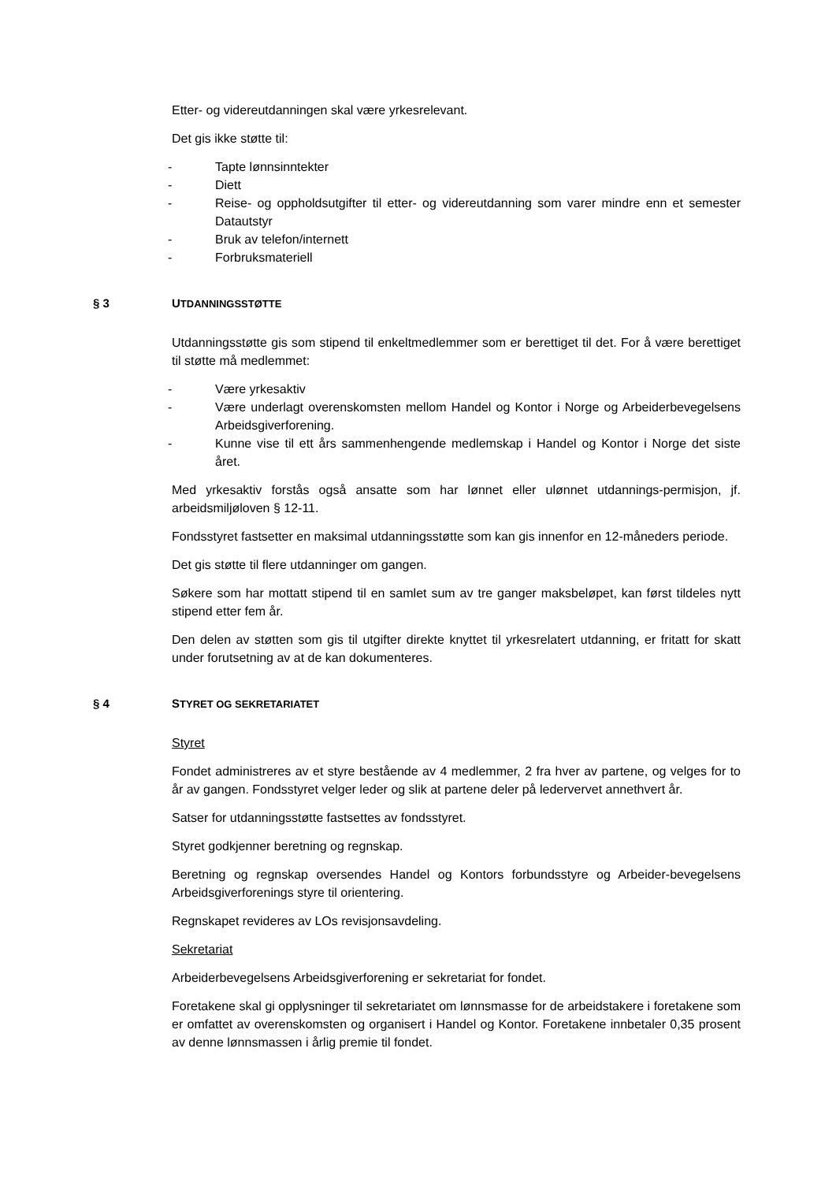Etter- og videreutdanningen skal være yrkesrelevant.
Det gis ikke støtte til:
- Tapte lønnsinntekter
- Diett
- Reise- og oppholdsutgifter til etter- og videreutdanning som varer mindre enn et semester Datautstyr
- Bruk av telefon/internett
- Forbruksmateriell
§ 3 UTDANNINGSSTØTTE
Utdanningsstøtte gis som stipend til enkeltmedlemmer som er berettiget til det. For å være berettiget til støtte må medlemmet:
- Være yrkesaktiv
- Være underlagt overenskomsten mellom Handel og Kontor i Norge og Arbeiderbevegelsens Arbeidsgiverforening.
- Kunne vise til ett års sammenhengende medlemskap i Handel og Kontor i Norge det siste året.
Med yrkesaktiv forstås også ansatte som har lønnet eller ulønnet utdannings-permisjon, jf. arbeidsmiljøloven § 12-11.
Fondsstyret fastsetter en maksimal utdanningsstøtte som kan gis innenfor en 12-måneders periode.
Det gis støtte til flere utdanninger om gangen.
Søkere som har mottatt stipend til en samlet sum av tre ganger maksbeløpet, kan først tildeles nytt stipend etter fem år.
Den delen av støtten som gis til utgifter direkte knyttet til yrkesrelatert utdanning, er fritatt for skatt under forutsetning av at de kan dokumenteres.
§ 4 STYRET OG SEKRETARIATET
Styret
Fondet administreres av et styre bestående av 4 medlemmer, 2 fra hver av partene, og velges for to år av gangen. Fondsstyret velger leder og slik at partene deler på ledervervet annethvert år.
Satser for utdanningsstøtte fastsettes av fondsstyret.
Styret godkjenner beretning og regnskap.
Beretning og regnskap oversendes Handel og Kontors forbundsstyre og Arbeider-bevegelsens Arbeidsgiverforenings styre til orientering.
Regnskapet revideres av LOs revisjonsavdeling.
Sekretariat
Arbeiderbevegelsens Arbeidsgiverforening er sekretariat for fondet.
Foretakene skal gi opplysninger til sekretariatet om lønnsmasse for de arbeidstakere i foretakene som er omfattet av overenskomsten og organisert i Handel og Kontor. Foretakene innbetaler 0,35 prosent av denne lønnsmassen i årlig premie til fondet.